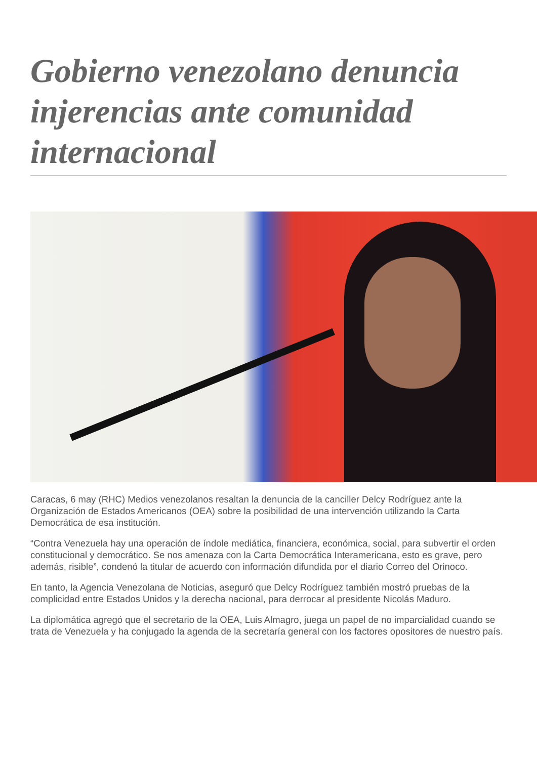Gobierno venezolano denuncia injerencias ante comunidad internacional
Caracas, 6 may (RHC) Medios venezolanos resaltan la denuncia de la canciller Delcy Rodríguez ante la Organización de Estados Americanos (OEA) sobre la posibilidad de una intervención utilizando la Carta Democrática de esa institución.
“Contra Venezuela hay una operación de índole mediática, financiera, económica, social, para subvertir el orden constitucional y democrático. Se nos amenaza con la Carta Democrática Interamericana, esto es grave, pero además, risible”, condenó la titular de acuerdo con información difundida por el diario Correo del Orinoco.
En tanto, la Agencia Venezolana de Noticias, aseguró que Delcy Rodríguez también mostró pruebas de la complicidad entre Estados Unidos y la derecha nacional, para derrocar al presidente Nicolás Maduro.
La diplomática agregó que el secretario de la OEA, Luis Almagro, juega un papel de no imparcialidad cuando se trata de Venezuela y ha conjugado la agenda de la secretaría general con los factores opositores de nuestro país.